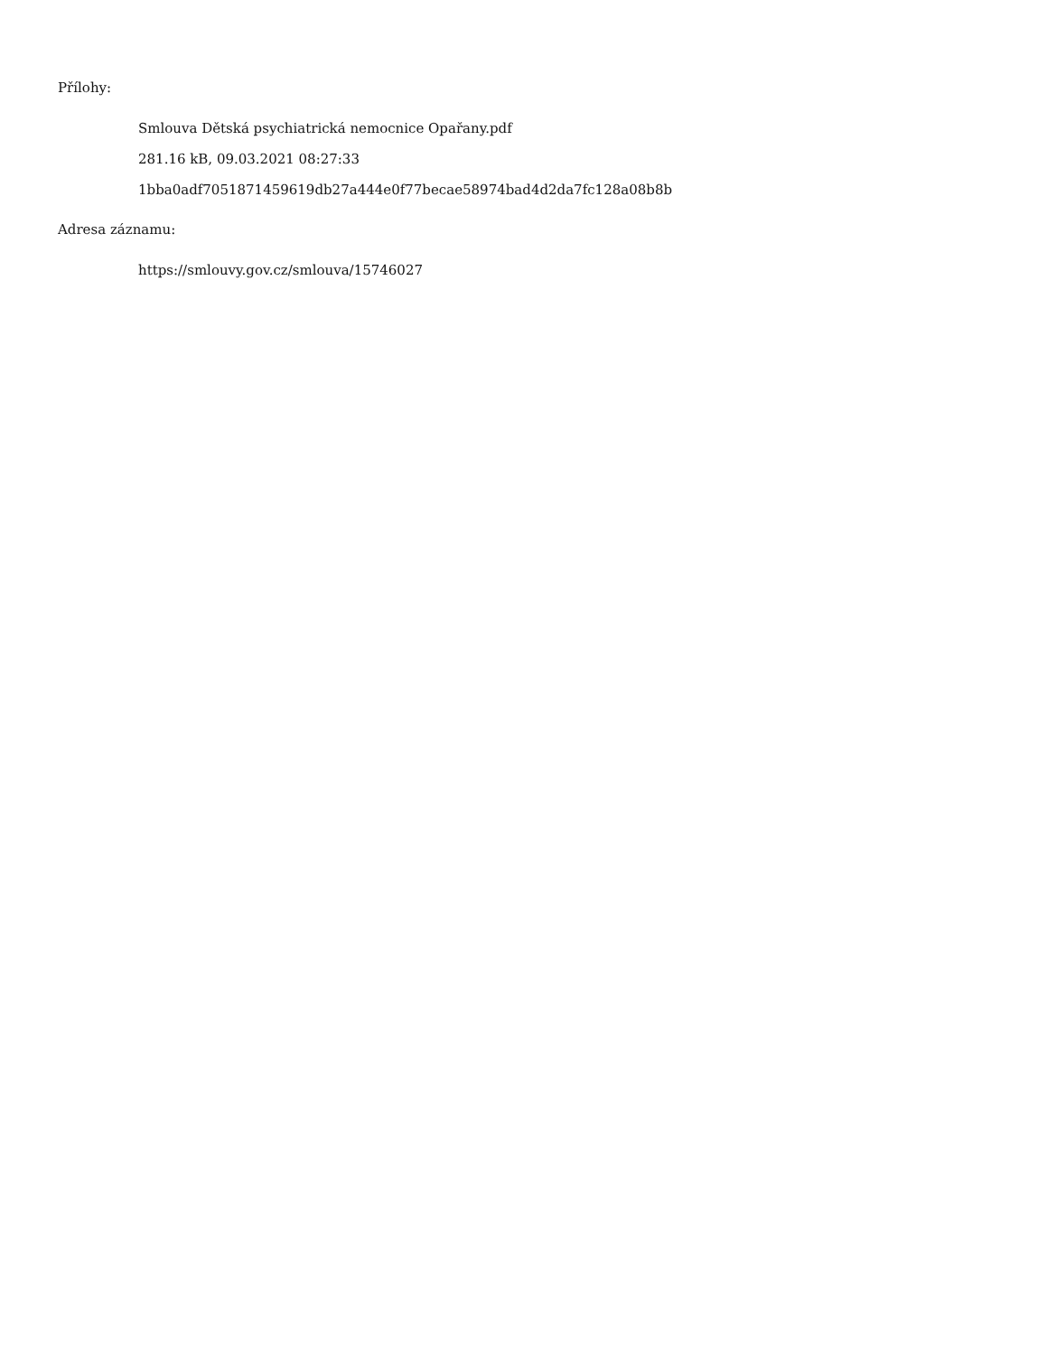Přílohy:
Smlouva Dětská psychiatrická nemocnice Opařany.pdf
281.16 kB, 09.03.2021 08:27:33
1bba0adf7051871459619db27a444e0f77becae58974bad4d2da7fc128a08b8b
Adresa záznamu:
https://smlouvy.gov.cz/smlouva/15746027